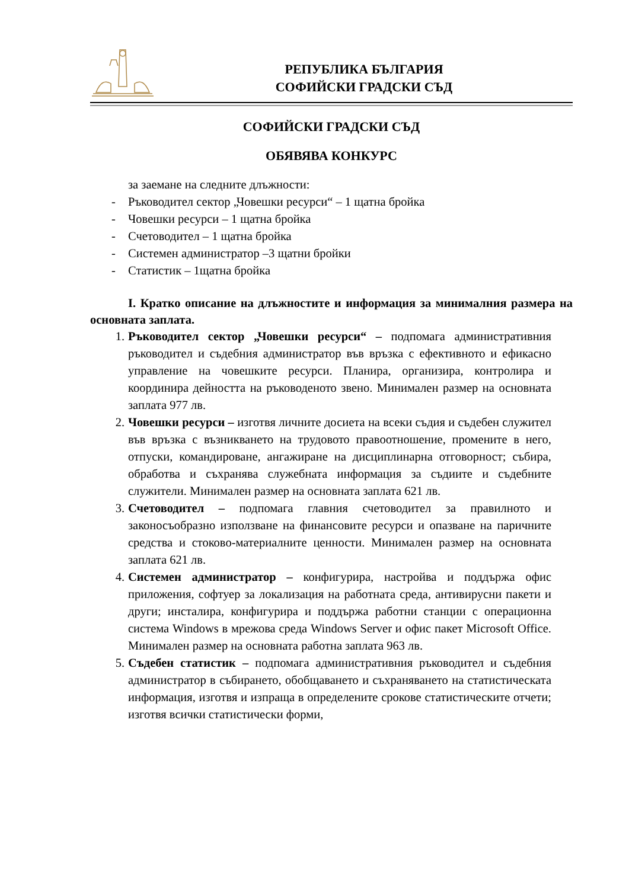РЕПУБЛИКА БЪЛГАРИЯ
СОФИЙСКИ ГРАДСКИ СЪД
СОФИЙСКИ ГРАДСКИ СЪД
ОБЯВЯВА КОНКУРС
за заемане на следните длъжности:
- Ръководител сектор „Човешки ресурси“ – 1 щатна бройка
- Човешки ресурси – 1 щатна бройка
- Счетоводител – 1 щатна бройка
- Системен администратор –3 щатни бройки
- Статистик – 1щатна бройка
I. Кратко описание на длъжностите и информация за минималния размера на основната заплата.
1. Ръководител сектор „Човешки ресурси“ – подпомага административния ръководител и съдебния администратор във връзка с ефективното и ефикасно управление на човешките ресурси. Планира, организира, контролира и координира дейността на ръководеното звено. Минимален размер на основната заплата 977 лв.
2. Човешки ресурси – изготвя личните досиета на всеки съдия и съдебен служител във връзка с възникването на трудовото правоотношение, промените в него, отпуски, командироване, ангажиране на дисциплинарна отговорност; събира, обработва и съхранява служебната информация за съдиите и съдебните служители. Минимален размер на основната заплата 621 лв.
3. Счетоводител – подпомага главния счетоводител за правилното и законосъобразно използване на финансовите ресурси и опазване на паричните средства и стоково-материалните ценности. Минимален размер на основната заплата 621 лв.
4. Системен администратор – конфигурира, настройва и поддържа офис приложения, софтуер за локализация на работната среда, антивирусни пакети и други; инсталира, конфигурира и поддържа работни станции с операционна система Windows в мрежова среда Windows Server и офис пакет Microsoft Office. Минимален размер на основната работна заплата 963 лв.
5. Съдебен статистик – подпомага административния ръководител и съдебния администратор в събирането, обобщаването и съхраняването на статистическата информация, изготвя и изпраща в определените срокове статистическите отчети; изготвя всички статистически форми,